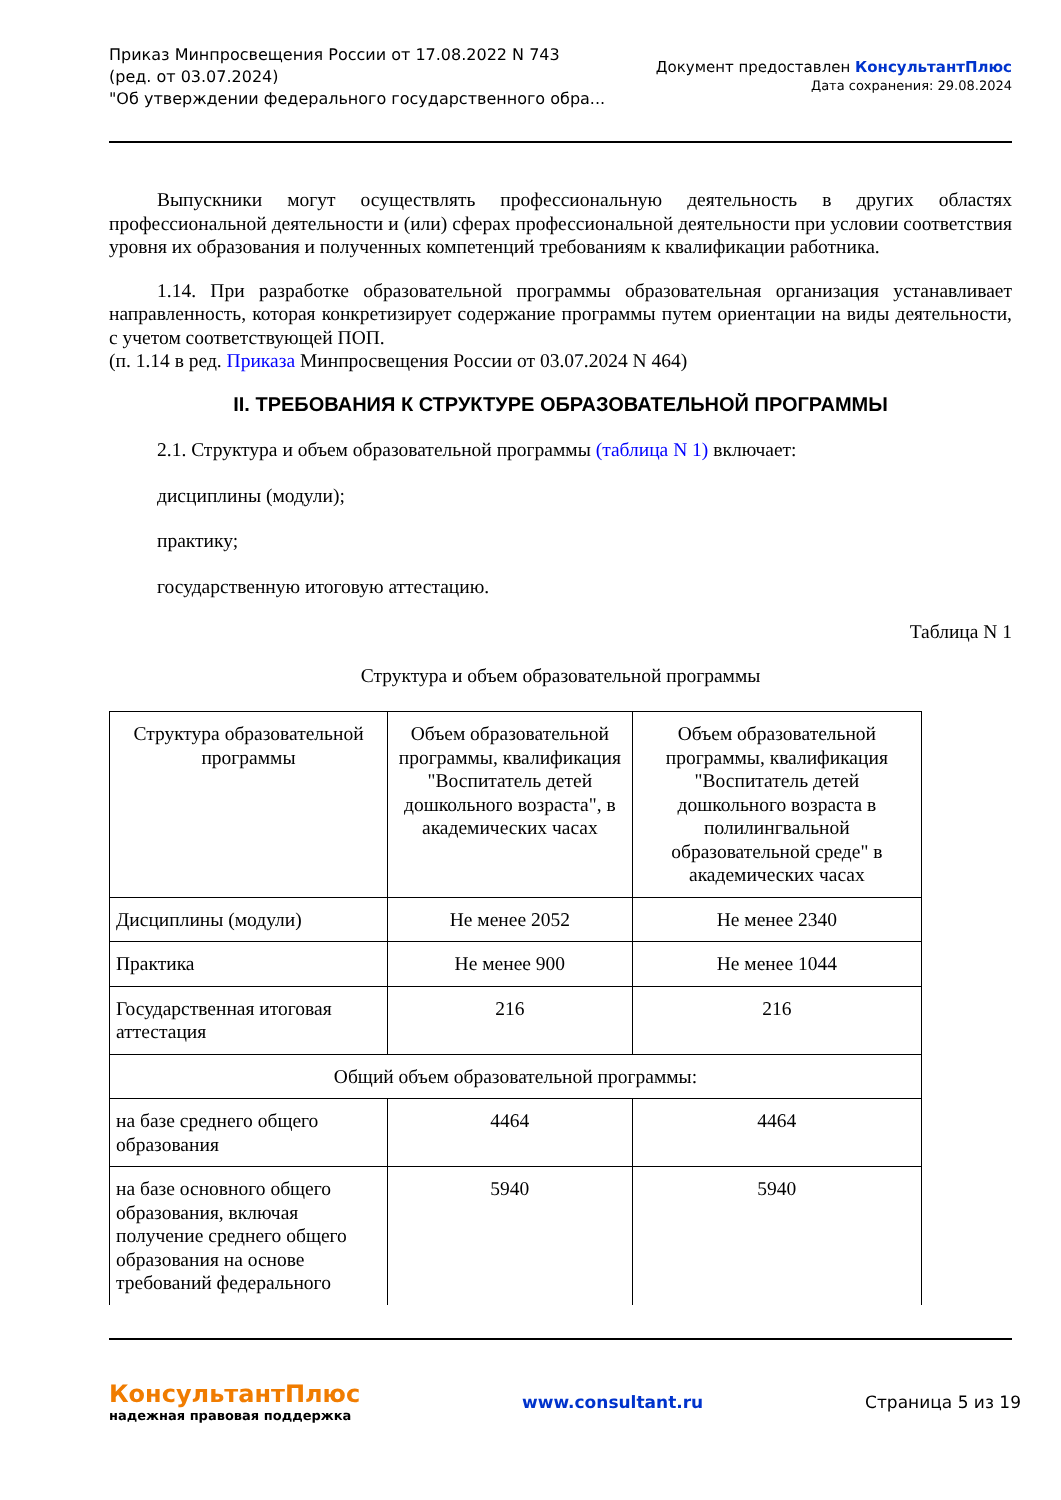Приказ Минпросвещения России от 17.08.2022 N 743
(ред. от 03.07.2024)
"Об утверждении федерального государственного обра...
Документ предоставлен КонсультантПлюс
Дата сохранения: 29.08.2024
Выпускники могут осуществлять профессиональную деятельность в других областях профессиональной деятельности и (или) сферах профессиональной деятельности при условии соответствия уровня их образования и полученных компетенций требованиям к квалификации работника.
1.14. При разработке образовательной программы образовательная организация устанавливает направленность, которая конкретизирует содержание программы путем ориентации на виды деятельности, с учетом соответствующей ПОП.
(п. 1.14 в ред. Приказа Минпросвещения России от 03.07.2024 N 464)
II. ТРЕБОВАНИЯ К СТРУКТУРЕ ОБРАЗОВАТЕЛЬНОЙ ПРОГРАММЫ
2.1. Структура и объем образовательной программы (таблица N 1) включает:
дисциплины (модули);
практику;
государственную итоговую аттестацию.
Таблица N 1
Структура и объем образовательной программы
| Структура образовательной программы | Объем образовательной программы, квалификация "Воспитатель детей дошкольного возраста", в академических часах | Объем образовательной программы, квалификация "Воспитатель детей дошкольного возраста в полилингвальной образовательной среде" в академических часах |
| Дисциплины (модули) | Не менее 2052 | Не менее 2340 |
| Практика | Не менее 900 | Не менее 1044 |
| Государственная итоговая аттестация | 216 | 216 |
| Общий объем образовательной программы: | | |
| на базе среднего общего образования | 4464 | 4464 |
| на базе основного общего образования, включая получение среднего общего образования на основе требований федерального | 5940 | 5940 |
КонсультантПлюс
надежная правовая поддержка
www.consultant.ru Страница 5 из 19